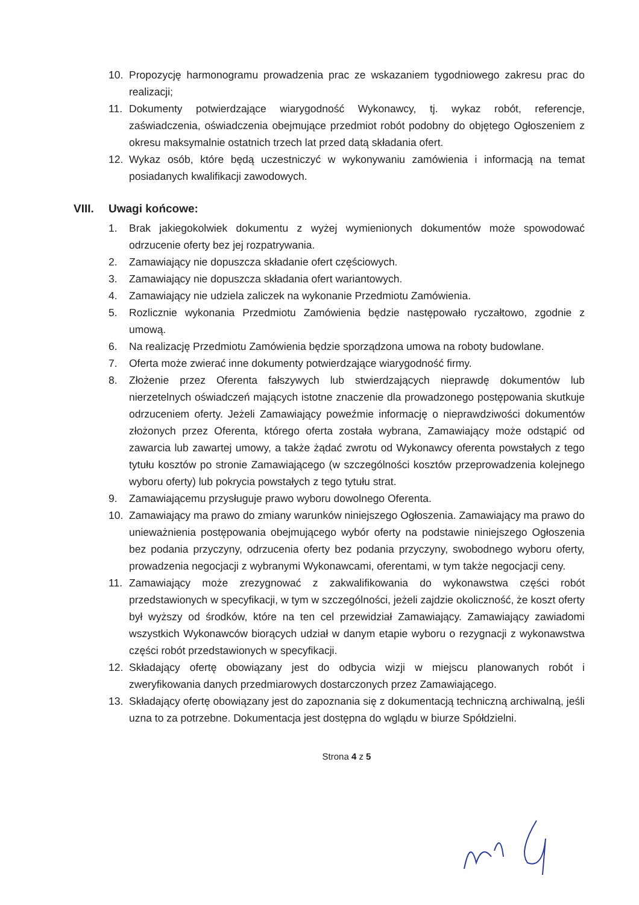10. Propozycję harmonogramu prowadzenia prac ze wskazaniem tygodniowego zakresu prac do realizacji;
11. Dokumenty potwierdzające wiarygodność Wykonawcy, tj. wykaz robót, referencje, zaświadczenia, oświadczenia obejmujące przedmiot robót podobny do objętego Ogłoszeniem z okresu maksymalnie ostatnich trzech lat przed datą składania ofert.
12. Wykaz osób, które będą uczestniczyć w wykonywaniu zamówienia i informacją na temat posiadanych kwalifikacji zawodowych.
VIII. Uwagi końcowe:
1. Brak jakiegokolwiek dokumentu z wyżej wymienionych dokumentów może spowodować odrzucenie oferty bez jej rozpatrywania.
2. Zamawiający nie dopuszcza składanie ofert częściowych.
3. Zamawiający nie dopuszcza składania ofert wariantowych.
4. Zamawiający nie udziela zaliczek na wykonanie Przedmiotu Zamówienia.
5. Rozlicznie wykonania Przedmiotu Zamówienia będzie następowało ryczałtowo, zgodnie z umową.
6. Na realizację Przedmiotu Zamówienia będzie sporządzona umowa na roboty budowlane.
7. Oferta może zwierać inne dokumenty potwierdzające wiarygodność firmy.
8. Złożenie przez Oferenta fałszywych lub stwierdzających nieprawdę dokumentów lub nierzetelnych oświadczeń mających istotne znaczenie dla prowadzonego postępowania skutkuje odrzuceniem oferty. Jeżeli Zamawiający poweźmie informację o nieprawdziwości dokumentów złożonych przez Oferenta, którego oferta została wybrana, Zamawiający może odstąpić od zawarcia lub zawartej umowy, a także żądać zwrotu od Wykonawcy oferenta powstałych z tego tytułu kosztów po stronie Zamawiającego (w szczególności kosztów przeprowadzenia kolejnego wyboru oferty) lub pokrycia powstałych z tego tytułu strat.
9. Zamawiającemu przysługuje prawo wyboru dowolnego Oferenta.
10. Zamawiający ma prawo do zmiany warunków niniejszego Ogłoszenia. Zamawiający ma prawo do unieważnienia postępowania obejmującego wybór oferty na podstawie niniejszego Ogłoszenia bez podania przyczyny, odrzucenia oferty bez podania przyczyny, swobodnego wyboru oferty, prowadzenia negocjacji z wybranymi Wykonawcami, oferentami, w tym także negocjacji ceny.
11. Zamawiający może zrezygnować z zakwalifikowania do wykonawstwa części robót przedstawionych w specyfikacji, w tym w szczególności, jeżeli zajdzie okoliczność, że koszt oferty był wyższy od środków, które na ten cel przewidział Zamawiający. Zamawiający zawiadomi wszystkich Wykonawców biorących udział w danym etapie wyboru o rezygnacji z wykonawstwa części robót przedstawionych w specyfikacji.
12. Składający ofertę obowiązany jest do odbycia wizji w miejscu planowanych robót i zweryfikowania danych przedmiarowych dostarczonych przez Zamawiającego.
13. Składający ofertę obowiązany jest do zapoznania się z dokumentacją techniczną archiwalną, jeśli uzna to za potrzebne. Dokumentacja jest dostępna do wglądu w biurze Spółdzielni.
Strona 4 z 5